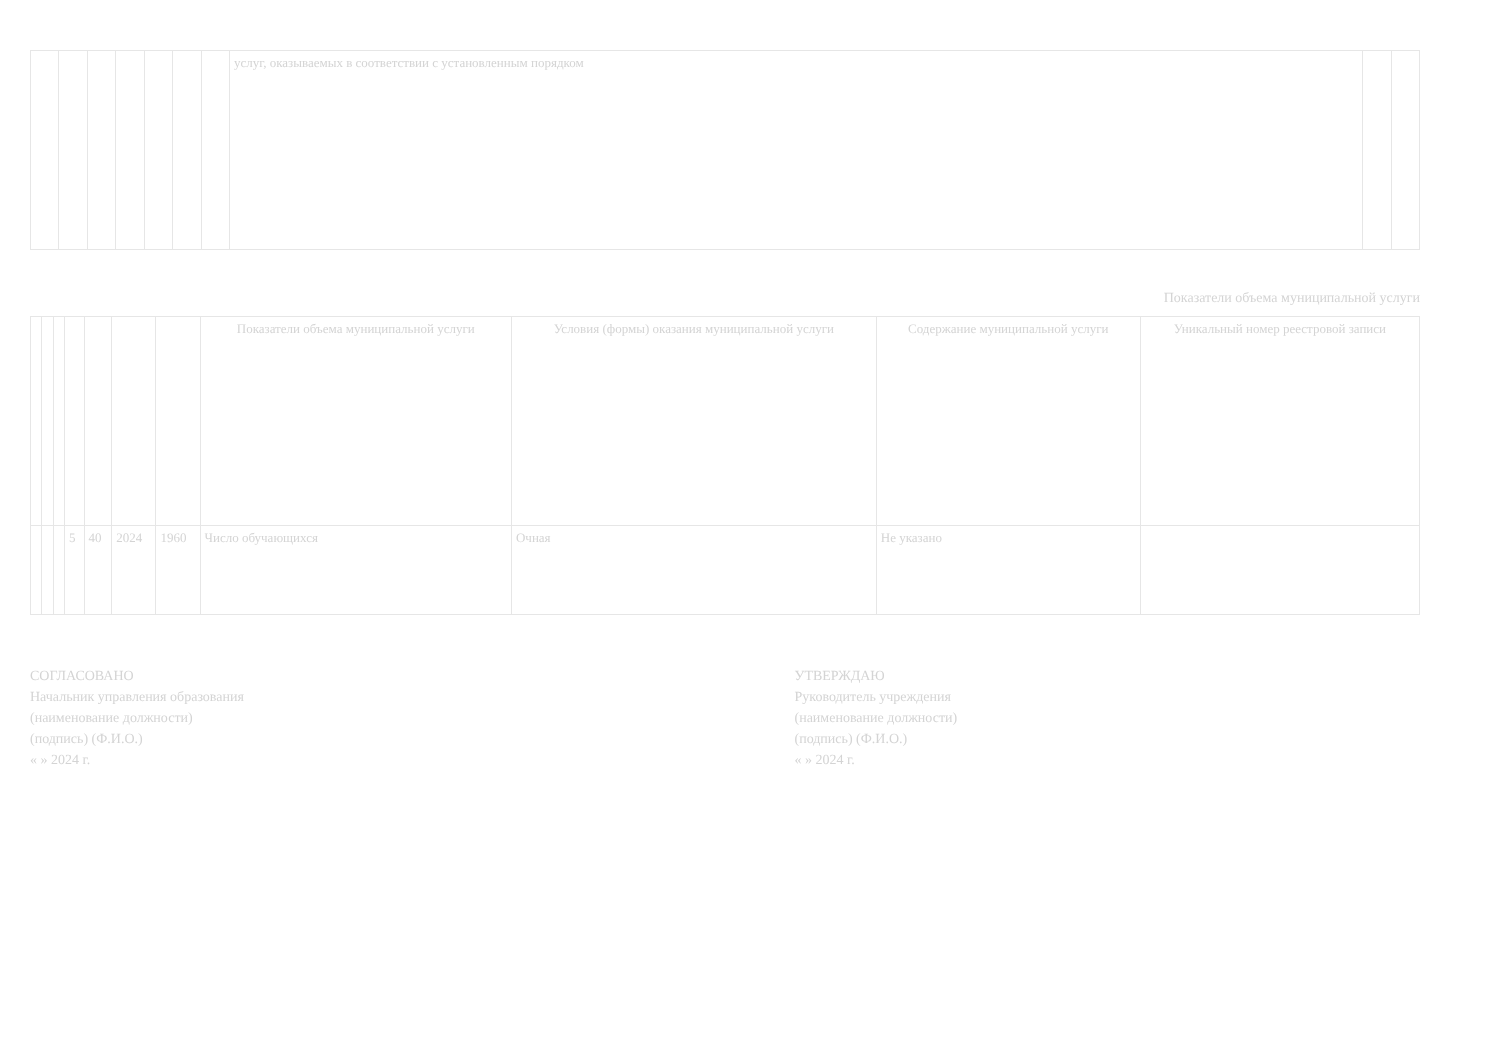| | | | | | | | услуг, оказываемых в соответствии с установленным порядком | | |
Показатели объема муниципальной услуги
| | | | | | | | Показатели объема муниципальной услуги | Условия (формы) оказания муниципальной услуги | Содержание муниципальной услуги | Уникальный номер реестровой записи |
| --- | --- | --- | --- | --- | --- | --- | --- | --- | --- | --- |
| | | | 5 | 40 | 2024 | 1960 | Число обучающихся | Очная | Не указано | |
СОГЛАСОВАНО
Начальник управления образования
(наименование должности)
(подпись) (Ф.И.О.)
« » 2024 г.
УТВЕРЖДАЮ
Руководитель учреждения
(наименование должности)
(подпись) (Ф.И.О.)
« » 2024 г.